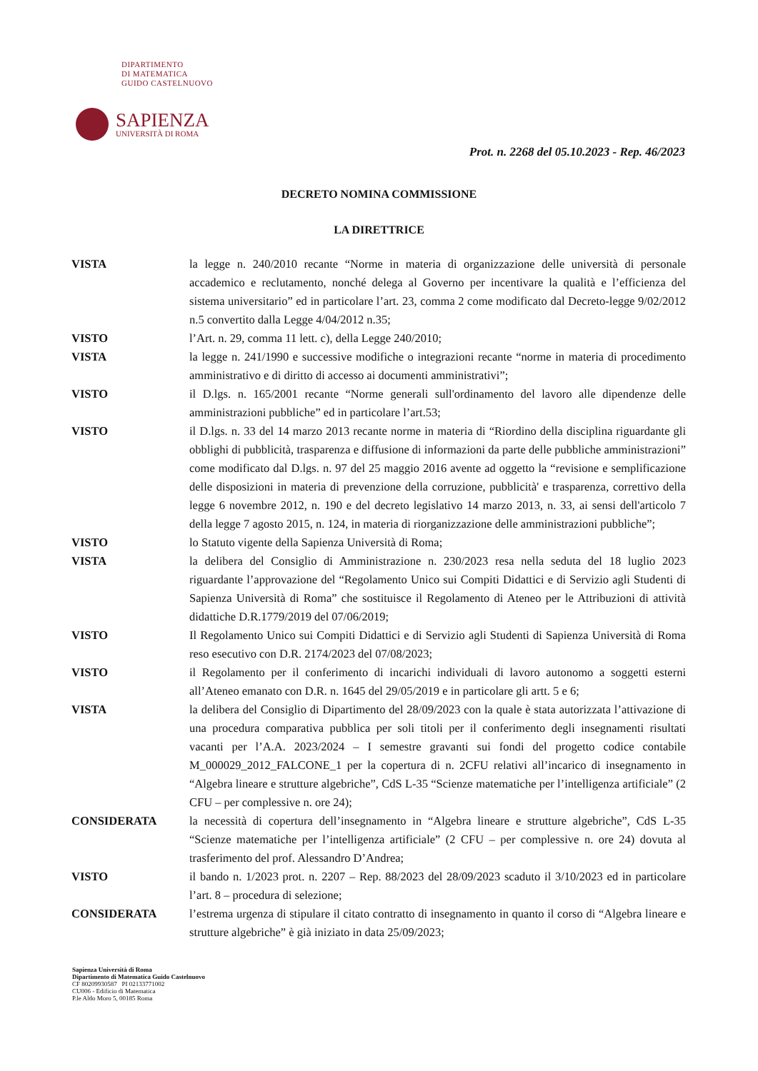DIPARTIMENTO
DI MATEMATICA
GUIDO CASTELNUOVO
SAPIENZA
UNIVERSITÀ DI ROMA
Prot. n. 2268 del 05.10.2023 - Rep. 46/2023
DECRETO NOMINA COMMISSIONE
LA DIRETTRICE
| VISTA | la legge n. 240/2010 recante “Norme in materia di organizzazione delle università di personale accademico e reclutamento, nonché delega al Governo per incentivare la qualità e l’efficienza del sistema universitario” ed in particolare l’art. 23, comma 2 come modificato dal Decreto-legge 9/02/2012 n.5 convertito dalla Legge 4/04/2012 n.35; |
| VISTO | l’Art. n. 29, comma 11 lett. c), della Legge 240/2010; |
| VISTA | la legge n. 241/1990 e successive modifiche o integrazioni recante “norme in materia di procedimento amministrativo e di diritto di accesso ai documenti amministrativi”; |
| VISTO | il D.lgs. n. 165/2001 recante “Norme generali sull'ordinamento del lavoro alle dipendenze delle amministrazioni pubbliche” ed in particolare l’art.53; |
| VISTO | il D.lgs. n. 33 del 14 marzo 2013 recante norme in materia di “Riordino della disciplina riguardante gli obblighi di pubblicità, trasparenza e diffusione di informazioni da parte delle pubbliche amministrazioni” come modificato dal D.lgs. n. 97 del 25 maggio 2016 avente ad oggetto la “revisione e semplificazione delle disposizioni in materia di prevenzione della corruzione, pubblicità' e trasparenza, correttivo della legge 6 novembre 2012, n. 190 e del decreto legislativo 14 marzo 2013, n. 33, ai sensi dell'articolo 7 della legge 7 agosto 2015, n. 124, in materia di riorganizzazione delle amministrazioni pubbliche”; |
| VISTO | lo Statuto vigente della Sapienza Università di Roma; |
| VISTA | la delibera del Consiglio di Amministrazione n. 230/2023 resa nella seduta del 18 luglio 2023 riguardante l’approvazione del “Regolamento Unico sui Compiti Didattici e di Servizio agli Studenti di Sapienza Università di Roma” che sostituisce il Regolamento di Ateneo per le Attribuzioni di attività didattiche D.R.1779/2019 del 07/06/2019; |
| VISTO | Il Regolamento Unico sui Compiti Didattici e di Servizio agli Studenti di Sapienza Università di Roma reso esecutivo con D.R. 2174/2023 del 07/08/2023; |
| VISTO | il Regolamento per il conferimento di incarichi individuali di lavoro autonomo a soggetti esterni all’Ateneo emanato con D.R. n. 1645 del 29/05/2019 e in particolare gli artt. 5 e 6; |
| VISTA | la delibera del Consiglio di Dipartimento del 28/09/2023 con la quale è stata autorizzata l’attivazione di una procedura comparativa pubblica per soli titoli per il conferimento degli insegnamenti risultati vacanti per l’A.A. 2023/2024 – I semestre gravanti sui fondi del progetto codice contabile M_000029_2012_FALCONE_1 per la copertura di n. 2CFU relativi all’incarico di insegnamento in “Algebra lineare e strutture algebriche”, CdS L-35 “Scienze matematiche per l’intelligenza artificiale” (2 CFU – per complessive n. ore 24); |
| CONSIDERATA | la necessità di copertura dell’insegnamento in “Algebra lineare e strutture algebriche”, CdS L-35 “Scienze matematiche per l’intelligenza artificiale” (2 CFU – per complessive n. ore 24) dovuta al trasferimento del prof. Alessandro D’Andrea; |
| VISTO | il bando n. 1/2023 prot. n. 2207 – Rep. 88/2023 del 28/09/2023 scaduto il 3/10/2023 ed in particolare l’art. 8 – procedura di selezione; |
| CONSIDERATA | l’estrema urgenza di stipulare il citato contratto di insegnamento in quanto il corso di “Algebra lineare e strutture algebriche” è già iniziato in data 25/09/2023; |
Sapienza Università di Roma
Dipartimento di Matematica Guido Castelnuovo
CF 80209930587 PI 02133771002
CU006 - Edificio di Matematica
P.le Aldo Moro 5, 00185 Roma